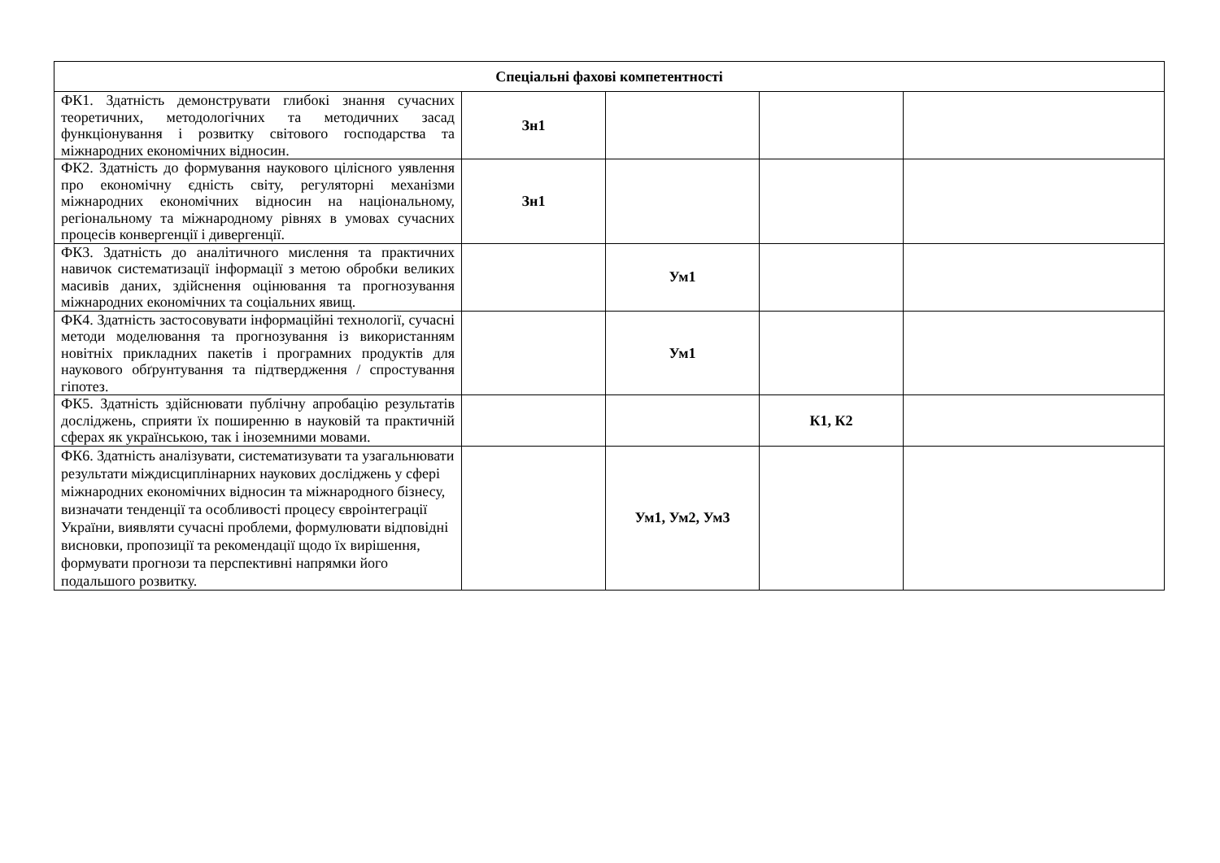| Спеціальні фахові компетентності | | | | |
| --- | --- | --- | --- | --- |
| ФК1. Здатність демонструвати глибокі знання сучасних теоретичних, методологічних та методичних засад функціонування і розвитку світового господарства та міжнародних економічних відносин. | Зн1 | | | |
| ФК2. Здатність до формування наукового цілісного уявлення про економічну єдність світу, регуляторні механізми міжнародних економічних відносин на національному, регіональному та міжнародному рівнях в умовах сучасних процесів конвергенції і дивергенції. | Зн1 | | | |
| ФК3. Здатність до аналітичного мислення та практичних навичок систематизації інформації з метою обробки великих масивів даних, здійснення оцінювання та прогнозування міжнародних економічних та соціальних явищ. | | Ум1 | | |
| ФК4. Здатність застосовувати інформаційні технології, сучасні методи моделювання та прогнозування із використанням новітніх прикладних пакетів і програмних продуктів для наукового обґрунтування та підтвердження / спростування гіпотез. | | Ум1 | | |
| ФК5. Здатність здійснювати публічну апробацію результатів досліджень, сприяти їх поширенню в науковій та практичній сферах як українською, так і іноземними мовами. | | | К1, К2 | |
| ФК6. Здатність аналізувати, систематизувати та узагальнювати результати міждисциплінарних наукових досліджень у сфері міжнародних економічних відносин та міжнародного бізнесу, визначати тенденції та особливості процесу євроінтеграції України, виявляти сучасні проблеми, формулювати відповідні висновки, пропозиції та рекомендації щодо їх вирішення, формувати прогнози та перспективні напрямки його подальшого розвитку. | | Ум1, Ум2, Ум3 | | |